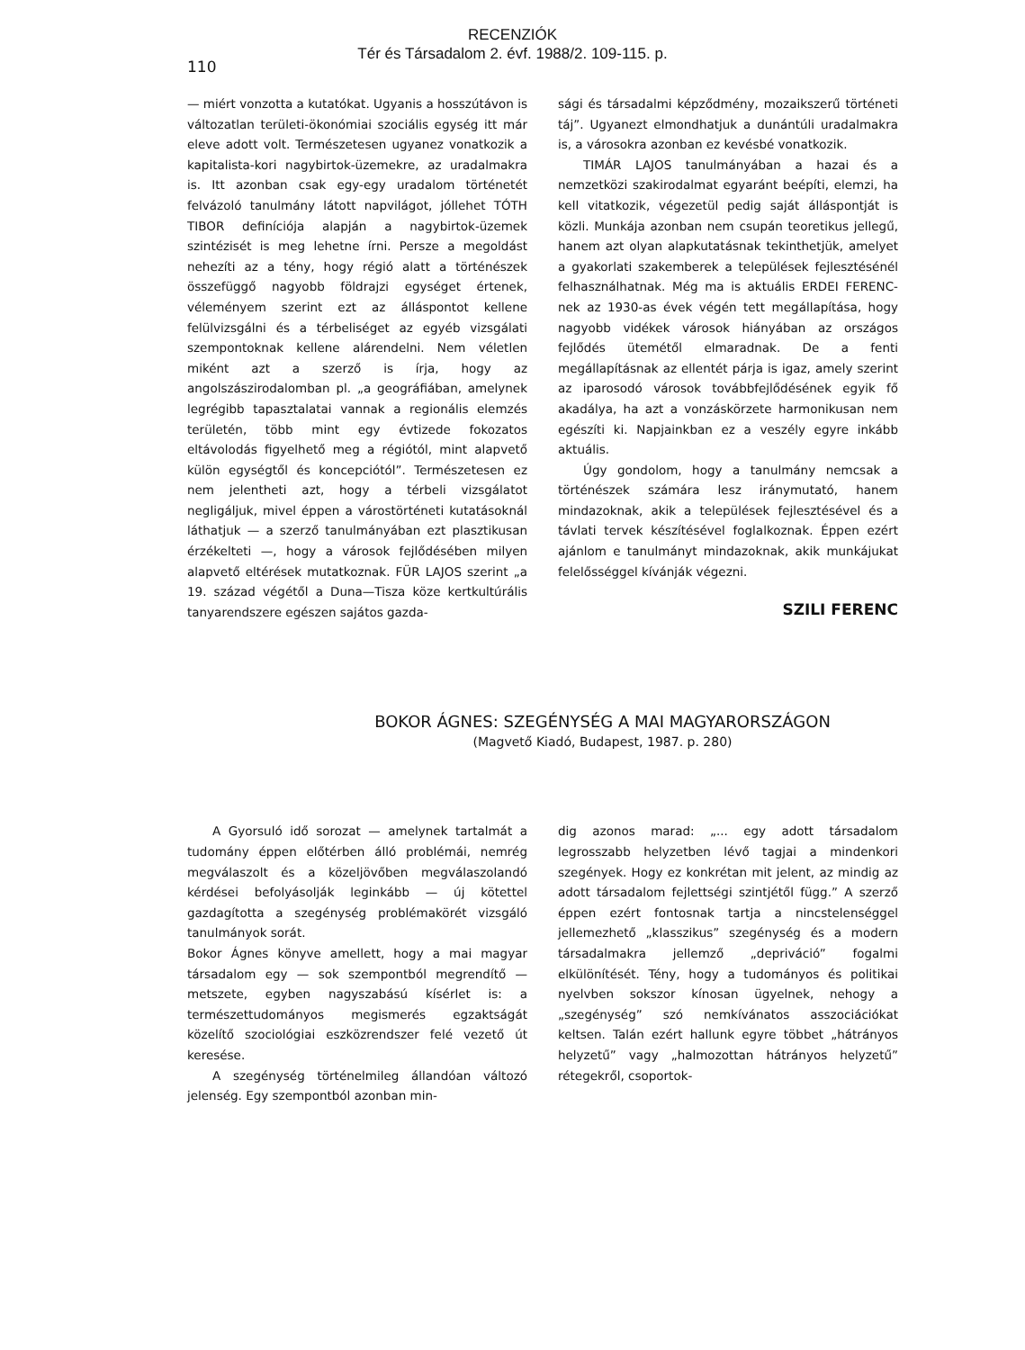RECENZIÓK
Tér és Társadalom 2. évf. 1988/2. 109-115. p.
110
— miért vonzotta a kutatókat. Ugyanis a hosszútávon is változatlan területi-ökonómiai szociális egység itt már eleve adott volt. Természetesen ugyanez vonatkozik a kapitalista-kori nagybirtok-üzemekre, az uradalmakra is. Itt azonban csak egy-egy uradalom történetét felvázoló tanulmány látott napvilágot, jóllehet TÓTH TIBOR definíciója alapján a nagybirtok-üzemek szintézisét is meg lehetne írni. Persze a megoldást nehezíti az a tény, hogy régió alatt a történészek összefüggő nagyobb földrajzi egységet értenek, véleményem szerint ezt az álláspontot kellene felülvizsgálni és a térbeliséget az egyéb vizsgálati szempontoknak kellene alárendelni. Nem véletlen miként azt a szerző is írja, hogy az angolszászirodalomban pl. „a geográfiában, amelynek legrégibb tapasztalatai vannak a regionális elemzés területén, több mint egy évtizede fokozatos eltávolodás figyelhető meg a régiótól, mint alapvető külön egységtől és koncepciótól”. Természetesen ez nem jelentheti azt, hogy a térbeli vizsgálatot negligáljuk, mivel éppen a várostörténeti kutatásoknál láthatjuk — a szerző tanulmányában ezt plasztikusan érzékelteti —, hogy a városok fejlődésében milyen alapvető eltérések mutatkoznak. FÜR LAJOS szerint „a 19. század végétől a Duna—Tisza köze kertkultúrális tanyarendszere egészen sajátos gazda-
sági és társadalmi képződmény, mozaikszerű történeti táj”. Ugyanezt elmondhatjuk a dunántúli uradalmakra is, a városokra azonban ez kevésbé vonatkozik.
TIMÁR LAJOS tanulmányában a hazai és a nemzetközi szakirodalmat egyaránt beépíti, elemzi, ha kell vitatkozik, végezetül pedig saját álláspontját is közli. Munkája azonban nem csupán teoretikus jellegű, hanem azt olyan alapkutatásnak tekinthetjük, amelyet a gyakorlati szakemberek a települések fejlesztésénél felhasználhatnak. Még ma is aktuális ERDEI FERENC-nek az 1930-as évek végén tett megállapítása, hogy nagyobb vidékek városok hiányában az országos fejlődés ütemétől elmaradnak. De a fenti megállapításnak az ellentét párja is igaz, amely szerint az iparosodó városok továbbfejlődésének egyik fő akadálya, ha azt a vonzáskörzete harmonikusan nem egészíti ki. Napjainkban ez a veszély egyre inkább aktuális.
Úgy gondolom, hogy a tanulmány nemcsak a történészek számára lesz iránymutató, hanem mindazoknak, akik a települések fejlesztésével és a távlati tervek készítésével foglalkoznak. Éppen ezért ajánlom e tanulmányt mindazoknak, akik munkájukat felelősséggel kívánják végezni.
SZILI FERENC
BOKOR ÁGNES: SZEGÉNYSÉG A MAI MAGYARORSZÁGON
(Magvető Kiadó, Budapest, 1987. p. 280)
A Gyorsuló idő sorozat — amelynek tartalmát a tudomány éppen előtérben álló problémái, nemrég megválaszolt és a közeljövőben megválaszolandó kérdései befolyásolják leginkább — új kötettel gazdagította a szegénység problémakörét vizsgáló tanulmányok sorát.
Bokor Ágnes könyve amellett, hogy a mai magyar társadalom egy — sok szempontból megrendítő — metszete, egyben nagyszabású kísérlet is: a természettudományos megismerés egzaktságát közelítő szociológiai eszközrendszer felé vezető út keresése.
A szegénység történelmileg állandóan változó jelenség. Egy szempontból azonban min-
dig azonos marad: „... egy adott társadalom legrosszabb helyzetben lévő tagjai a mindenkori szegények. Hogy ez konkrétan mit jelent, az mindig az adott társadalom fejlettségi szintjétől függ.” A szerző éppen ezért fontosnak tartja a nincstelenséggel jellemezhető „klasszikus” szegénység és a modern társadalmakra jellemző „depriváció” fogalmi elkülönítését. Tény, hogy a tudományos és politikai nyelvben sokszor kínosan ügyelnek, nehogy a „szegénység” szó nemkívánatos asszociációkat keltsen. Talán ezért hallunk egyre többet „hátrányos helyzetű” vagy „halmozottan hátrányos helyzetű” rétegekről, csoportok-